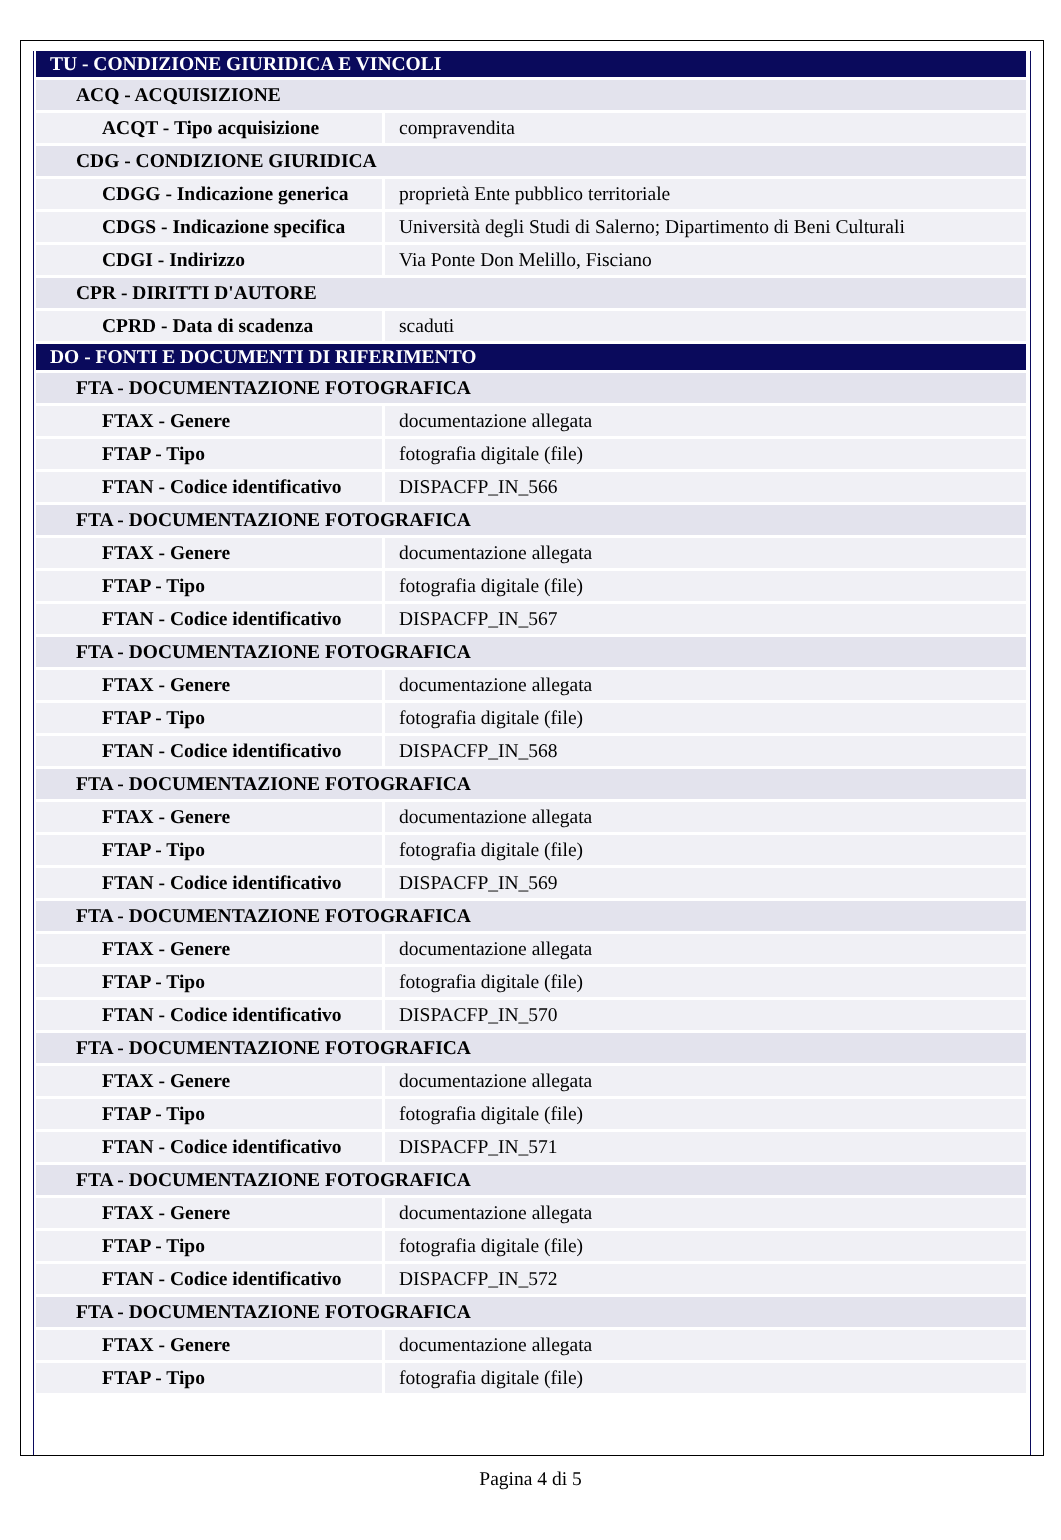| TU - CONDIZIONE GIURIDICA E VINCOLI | |
| ACQ - ACQUISIZIONE | |
| ACQT - Tipo acquisizione | compravendita |
| CDG - CONDIZIONE GIURIDICA | |
| CDGG - Indicazione generica | proprietà Ente pubblico territoriale |
| CDGS - Indicazione specifica | Università degli Studi di Salerno; Dipartimento di Beni Culturali |
| CDGI - Indirizzo | Via Ponte Don Melillo, Fisciano |
| CPR - DIRITTI D'AUTORE | |
| CPRD - Data di scadenza | scaduti |
| DO - FONTI E DOCUMENTI DI RIFERIMENTO | |
| FTA - DOCUMENTAZIONE FOTOGRAFICA | |
| FTAX - Genere | documentazione allegata |
| FTAP - Tipo | fotografia digitale (file) |
| FTAN - Codice identificativo | DISPACFP_IN_566 |
| FTA - DOCUMENTAZIONE FOTOGRAFICA | |
| FTAX - Genere | documentazione allegata |
| FTAP - Tipo | fotografia digitale (file) |
| FTAN - Codice identificativo | DISPACFP_IN_567 |
| FTA - DOCUMENTAZIONE FOTOGRAFICA | |
| FTAX - Genere | documentazione allegata |
| FTAP - Tipo | fotografia digitale (file) |
| FTAN - Codice identificativo | DISPACFP_IN_568 |
| FTA - DOCUMENTAZIONE FOTOGRAFICA | |
| FTAX - Genere | documentazione allegata |
| FTAP - Tipo | fotografia digitale (file) |
| FTAN - Codice identificativo | DISPACFP_IN_569 |
| FTA - DOCUMENTAZIONE FOTOGRAFICA | |
| FTAX - Genere | documentazione allegata |
| FTAP - Tipo | fotografia digitale (file) |
| FTAN - Codice identificativo | DISPACFP_IN_570 |
| FTA - DOCUMENTAZIONE FOTOGRAFICA | |
| FTAX - Genere | documentazione allegata |
| FTAP - Tipo | fotografia digitale (file) |
| FTAN - Codice identificativo | DISPACFP_IN_571 |
| FTA - DOCUMENTAZIONE FOTOGRAFICA | |
| FTAX - Genere | documentazione allegata |
| FTAP - Tipo | fotografia digitale (file) |
| FTAN - Codice identificativo | DISPACFP_IN_572 |
| FTA - DOCUMENTAZIONE FOTOGRAFICA | |
| FTAX - Genere | documentazione allegata |
| FTAP - Tipo | fotografia digitale (file) |
Pagina 4 di 5